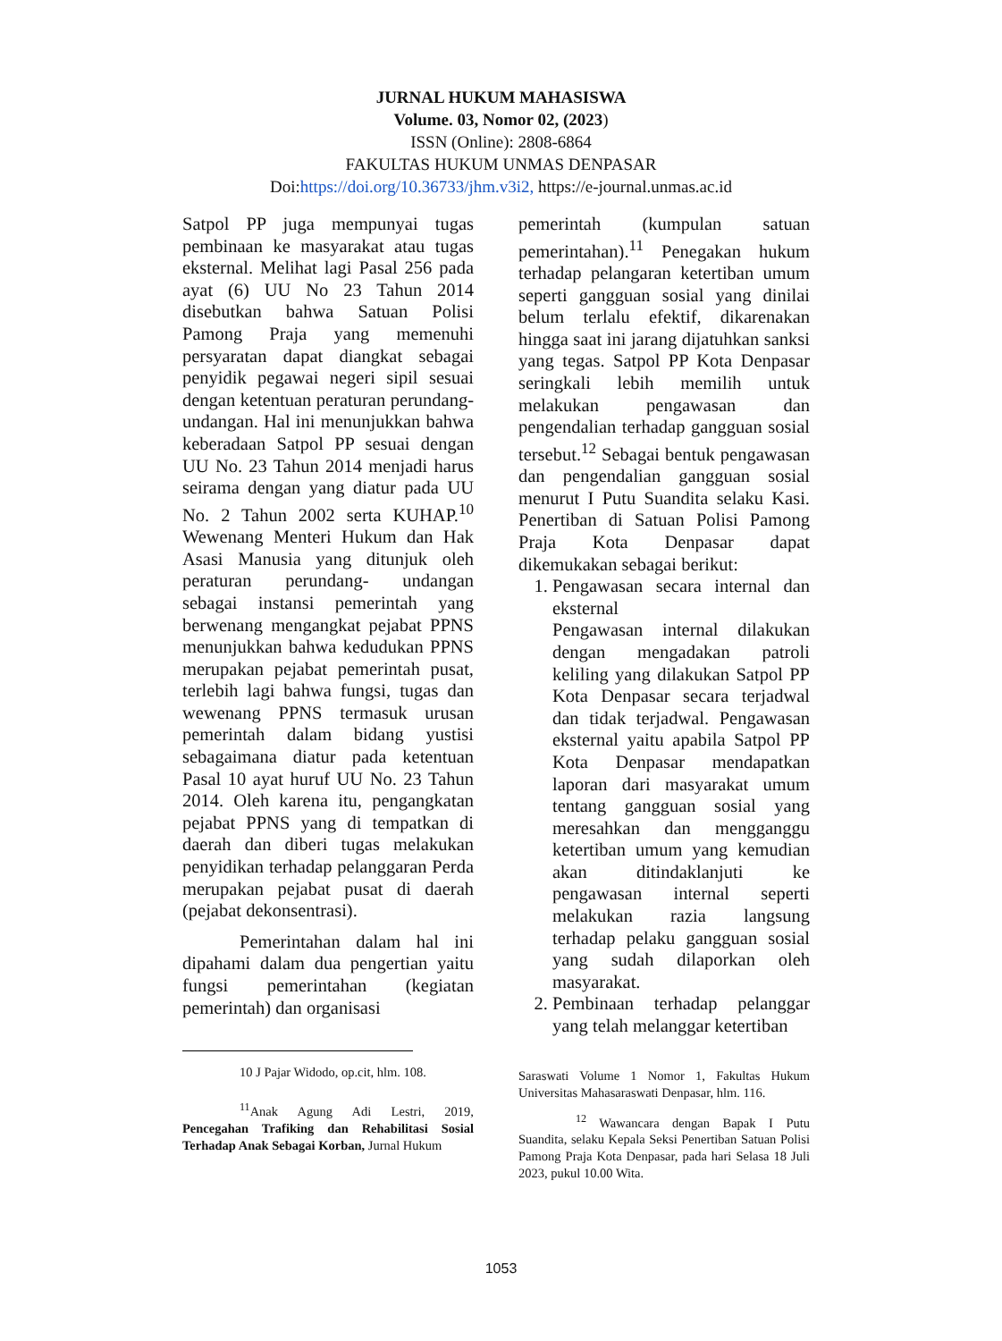JURNAL HUKUM MAHASISWA
Volume. 03, Nomor 02, (2023)
ISSN (Online): 2808-6864
FAKULTAS HUKUM UNMAS DENPASAR
Doi:https://doi.org/10.36733/jhm.v3i2, https://e-journal.unmas.ac.id
Satpol PP juga mempunyai tugas pembinaan ke masyarakat atau tugas eksternal. Melihat lagi Pasal 256 pada ayat (6) UU No 23 Tahun 2014 disebutkan bahwa Satuan Polisi Pamong Praja yang memenuhi persyaratan dapat diangkat sebagai penyidik pegawai negeri sipil sesuai dengan ketentuan peraturan perundang-undangan. Hal ini menunjukkan bahwa keberadaan Satpol PP sesuai dengan UU No. 23 Tahun 2014 menjadi harus seirama dengan yang diatur pada UU No. 2 Tahun 2002 serta KUHAP.<sup>10</sup> Wewenang Menteri Hukum dan Hak Asasi Manusia yang ditunjuk oleh peraturan perundang- undangan sebagai instansi pemerintah yang berwenang mengangkat pejabat PPNS menunjukkan bahwa kedudukan PPNS merupakan pejabat pemerintah pusat, terlebih lagi bahwa fungsi, tugas dan wewenang PPNS termasuk urusan pemerintah dalam bidang yustisi sebagaimana diatur pada ketentuan Pasal 10 ayat huruf UU No. 23 Tahun 2014. Oleh karena itu, pengangkatan pejabat PPNS yang di tempatkan di daerah dan diberi tugas melakukan penyidikan terhadap pelanggaran Perda merupakan pejabat pusat di daerah (pejabat dekonsentrasi).
Pemerintahan dalam hal ini dipahami dalam dua pengertian yaitu fungsi pemerintahan (kegiatan pemerintah) dan organisasi
10 J Pajar Widodo, op.cit, hlm. 108.
<sup>11</sup> Anak Agung Adi Lestri, 2019, Pencegahan Trafiking dan Rehabilitasi Sosial Terhadap Anak Sebagai Korban, Jurnal Hukum
pemerintah (kumpulan satuan pemerintahan).<sup>11</sup> Penegakan hukum terhadap pelangaran ketertiban umum seperti gangguan sosial yang dinilai belum terlalu efektif, dikarenakan hingga saat ini jarang dijatuhkan sanksi yang tegas. Satpol PP Kota Denpasar seringkali lebih memilih untuk melakukan pengawasan dan pengendalian terhadap gangguan sosial tersebut.<sup>12</sup> Sebagai bentuk pengawasan dan pengendalian gangguan sosial menurut I Putu Suandita selaku Kasi. Penertiban di Satuan Polisi Pamong Praja Kota Denpasar dapat dikemukakan sebagai berikut:
1. Pengawasan secara internal dan eksternal
Pengawasan internal dilakukan dengan mengadakan patroli keliling yang dilakukan Satpol PP Kota Denpasar secara terjadwal dan tidak terjadwal. Pengawasan eksternal yaitu apabila Satpol PP Kota Denpasar mendapatkan laporan dari masyarakat umum tentang gangguan sosial yang meresahkan dan mengganggu ketertiban umum yang kemudian akan ditindaklanjuti ke pengawasan internal seperti melakukan razia langsung terhadap pelaku gangguan sosial yang sudah dilaporkan oleh masyarakat.
2. Pembinaan terhadap pelanggar yang telah melanggar ketertiban
Saraswati Volume 1 Nomor 1, Fakultas Hukum Universitas Mahasaraswati Denpasar, hlm. 116.
<sup>12</sup> Wawancara dengan Bapak I Putu Suandita, selaku Kepala Seksi Penertiban Satuan Polisi Pamong Praja Kota Denpasar, pada hari Selasa 18 Juli 2023, pukul 10.00 Wita.
1053